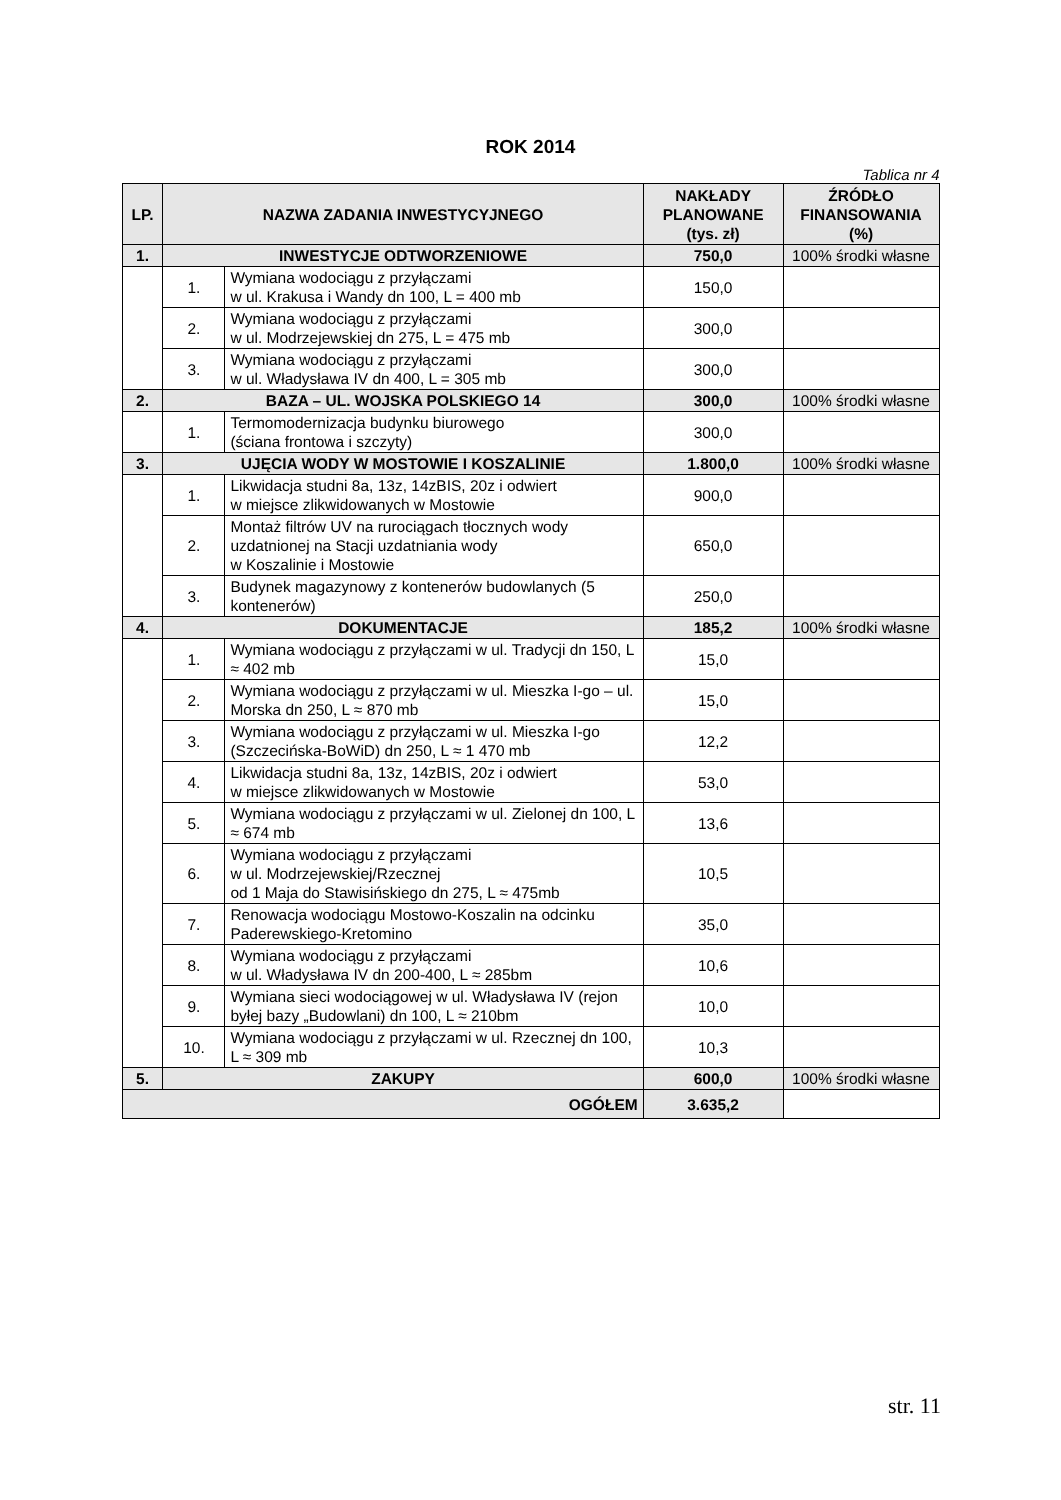ROK 2014
Tablica nr 4
| LP. | NAZWA ZADANIA INWESTYCYJNEGO | | NAKŁADY PLANOWANE (tys. zł) | ŹRÓDŁO FINANSOWANIA (%) |
| --- | --- | --- | --- | --- |
| 1. | INWESTYCJE ODTWORZENIOWE | | 750,0 | 100% środki własne |
| | 1. | Wymiana wodociągu z przyłączami w ul. Krakusa i Wandy dn 100, L = 400 mb | 150,0 | |
| | 2. | Wymiana wodociągu z przyłączami w ul. Modrzejewskiej dn 275, L = 475 mb | 300,0 | |
| | 3. | Wymiana wodociągu z przyłączami w ul. Władysława IV dn 400, L = 305 mb | 300,0 | |
| 2. | BAZA – UL. WOJSKA POLSKIEGO 14 | | 300,0 | 100% środki własne |
| | 1. | Termomodernizacja budynku biurowego (ściana frontowa i szczyty) | 300,0 | |
| 3. | UJĘCIA WODY W MOSTOWIE I KOSZALINIE | | 1.800,0 | 100% środki własne |
| | 1. | Likwidacja studni 8a, 13z, 14zBIS, 20z i odwiert w miejsce zlikwidowanych w Mostowie | 900,0 | |
| | 2. | Montaż filtrów UV na rurociągach tłocznych wody uzdatnionej na Stacji uzdatniania wody w Koszalinie i Mostowie | 650,0 | |
| | 3. | Budynek magazynowy z kontenerów budowlanych (5 kontenerów) | 250,0 | |
| 4. | DOKUMENTACJE | | 185,2 | 100% środki własne |
| | 1. | Wymiana wodociągu z przyłączami w ul. Tradycji dn 150, L ≈ 402 mb | 15,0 | |
| | 2. | Wymiana wodociągu z przyłączami w ul. Mieszka I-go – ul. Morska dn 250, L ≈ 870 mb | 15,0 | |
| | 3. | Wymiana wodociągu z przyłączami w ul. Mieszka I-go (Szczecińska-BoWiD) dn 250, L ≈ 1 470 mb | 12,2 | |
| | 4. | Likwidacja studni 8a, 13z, 14zBIS, 20z i odwiert w miejsce zlikwidowanych w Mostowie | 53,0 | |
| | 5. | Wymiana wodociągu z przyłączami w ul. Zielonej dn 100, L ≈ 674 mb | 13,6 | |
| | 6. | Wymiana wodociągu z przyłączami w ul. Modrzejewskiej/Rzecznej od 1 Maja do Stawisińskiego dn 275, L ≈ 475mb | 10,5 | |
| | 7. | Renowacja wodociągu Mostowo-Koszalin na odcinku Paderewskiego-Kretomino | 35,0 | |
| | 8. | Wymiana wodociągu z przyłączami w ul. Władysława IV dn 200-400, L ≈ 285bm | 10,6 | |
| | 9. | Wymiana sieci wodociągowej w ul. Władysława IV (rejon byłej bazy „Budowlani) dn 100, L ≈ 210bm | 10,0 | |
| | 10. | Wymiana wodociągu z przyłączami w ul. Rzecznej dn 100, L ≈ 309 mb | 10,3 | |
| 5. | ZAKUPY | | 600,0 | 100% środki własne |
| OGÓŁEM | | | 3.635,2 | |
str. 11